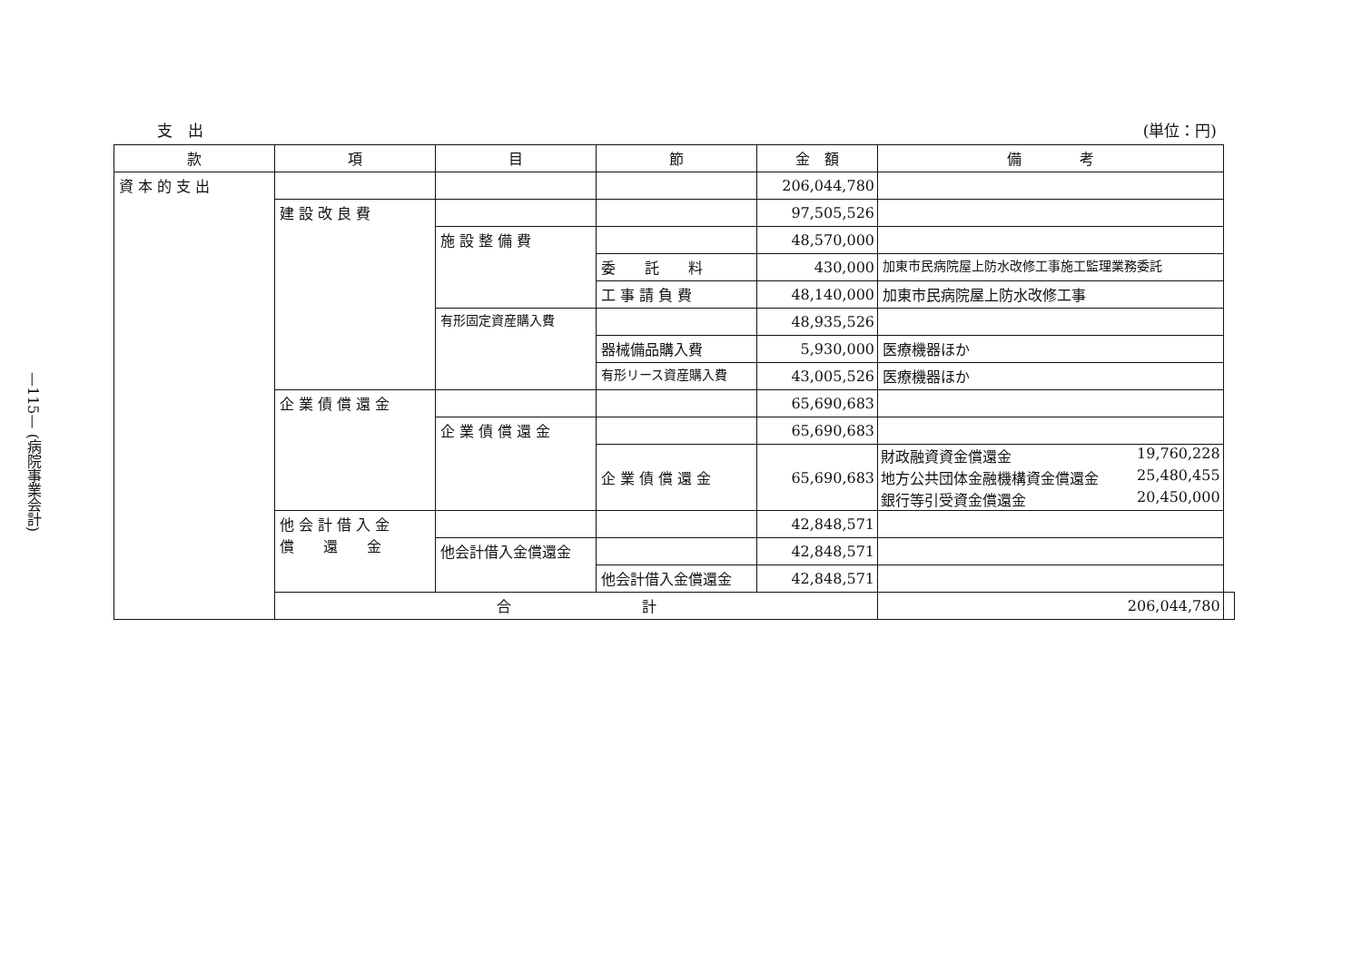—115— (病院事業会計)
支　出 (単位：円)
| 款 | 項 | 目 | 節 | 金 額 | 備 考 | |
| --- | --- | --- | --- | --- | --- | --- |
| 資 本 的 支 出 | | | | 206,044,780 | | |
| | 建 設 改 良 費 | | | 97,505,526 | | |
| | | 施 設 整 備 費 | | 48,570,000 | | |
| | | | 委 託 料 | 430,000 | 加東市民病院屋上防水改修工事施工監理業務委託 | |
| | | | 工 事 請 負 費 | 48,140,000 | 加東市民病院屋上防水改修工事 | |
| | | 有形固定資産購入費 | | 48,935,526 | | |
| | | | 器械備品購入費 | 5,930,000 | 医療機器ほか | |
| | | | 有形リース資産購入費 | 43,005,526 | 医療機器ほか | |
| | 企 業 債 償 還 金 | | | 65,690,683 | | |
| | | 企 業 債 償 還 金 | | 65,690,683 | | |
| | | | 企 業 債 償 還 金 | 65,690,683 | / 財政融資資金償還金 / 19,760,228 / / 地方公共団体金融機構資金償還金 / 25,480,455 / / 銀行等引受資金償還金 / 20,450,000 / | |
| | 他 会 計 借 入 金 償 還 金 | | | 42,848,571 | | |
| | | 他会計借入金償還金 | | 42,848,571 | | |
| | | | 他会計借入金償還金 | 42,848,571 | | |
| | 合 計 | | | | 206,044,780 | |